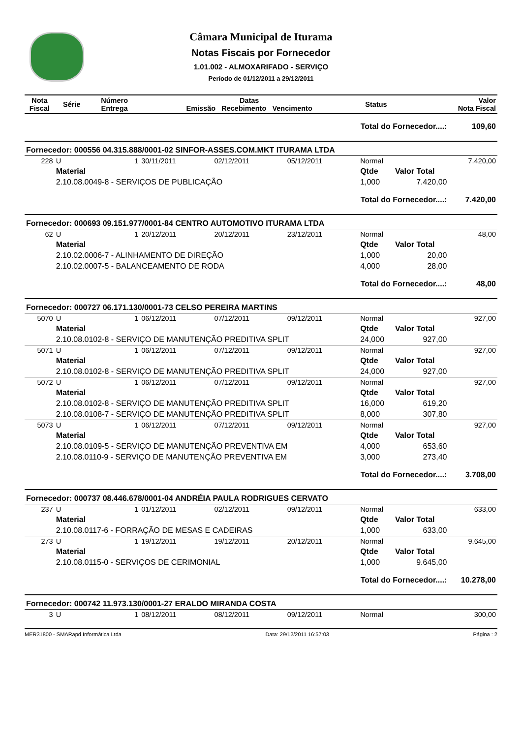Câmara Municipal de Iturama
Notas Fiscais por Fornecedor
1.01.002 - ALMOXARIFADO - SERVIÇO
Período de 01/12/2011 a 29/12/2011
| Nota Fiscal | Série | Número Entrega | Datas Emissão Recebimento Vencimento | | | Status | Valor Nota Fiscal | |
| --- | --- | --- | --- | --- | --- | --- | --- | --- |
| Total do Fornecedor....: | | | | | | | | 109,60 |
| Fornecedor: 000556 04.315.888/0001-02 SINFOR-ASSES.COM.MKT ITURAMA LTDA | | | | | | | | |
| 228 | U | 1 | 30/11/2011 | 02/12/2011 | 05/12/2011 | Normal | | 7.420,00 |
| | Material | | | | | Qtde | Valor Total | |
| | 2.10.08.0049-8 - SERVIÇOS DE PUBLICAÇÃO | | | | | 1,000 | 7.420,00 | |
| Total do Fornecedor....: | | | | | | | | 7.420,00 |
| Fornecedor: 000693 09.151.977/0001-84 CENTRO AUTOMOTIVO ITURAMA LTDA | | | | | | | | |
| 62 | U | 1 | 20/12/2011 | 20/12/2011 | 23/12/2011 | Normal | | 48,00 |
| | Material | | | | | Qtde | Valor Total | |
| | 2.10.02.0006-7 - ALINHAMENTO DE DIREÇÃO | | | | | 1,000 | 20,00 | |
| | 2.10.02.0007-5 - BALANCEAMENTO DE RODA | | | | | 4,000 | 28,00 | |
| Total do Fornecedor....: | | | | | | | | 48,00 |
| Fornecedor: 000727 06.171.130/0001-73 CELSO PEREIRA MARTINS | | | | | | | | |
| 5070 | U | 1 | 06/12/2011 | 07/12/2011 | 09/12/2011 | Normal | | 927,00 |
| | Material | | | | | Qtde | Valor Total | |
| | 2.10.08.0102-8 - SERVIÇO DE MANUTENÇÃO PREDITIVA SPLIT | | | | | 24,000 | 927,00 | |
| 5071 | U | 1 | 06/12/2011 | 07/12/2011 | 09/12/2011 | Normal | | 927,00 |
| | Material | | | | | Qtde | Valor Total | |
| | 2.10.08.0102-8 - SERVIÇO DE MANUTENÇÃO PREDITIVA SPLIT | | | | | 24,000 | 927,00 | |
| 5072 | U | 1 | 06/12/2011 | 07/12/2011 | 09/12/2011 | Normal | | 927,00 |
| | Material | | | | | Qtde | Valor Total | |
| | 2.10.08.0102-8 - SERVIÇO DE MANUTENÇÃO PREDITIVA SPLIT | | | | | 16,000 | 619,20 | |
| | 2.10.08.0108-7 - SERVIÇO DE MANUTENÇÃO PREDITIVA SPLIT | | | | | 8,000 | 307,80 | |
| 5073 | U | 1 | 06/12/2011 | 07/12/2011 | 09/12/2011 | Normal | | 927,00 |
| | Material | | | | | Qtde | Valor Total | |
| | 2.10.08.0109-5 - SERVIÇO DE MANUTENÇÃO PREVENTIVA EM | | | | | 4,000 | 653,60 | |
| | 2.10.08.0110-9 - SERVIÇO DE MANUTENÇÃO PREVENTIVA EM | | | | | 3,000 | 273,40 | |
| Total do Fornecedor....: | | | | | | | | 3.708,00 |
| Fornecedor: 000737 08.446.678/0001-04 ANDRÉIA PAULA RODRIGUES CERVATO | | | | | | | | |
| 237 | U | 1 | 01/12/2011 | 02/12/2011 | 09/12/2011 | Normal | | 633,00 |
| | Material | | | | | Qtde | Valor Total | |
| | 2.10.08.0117-6 - FORRAÇÃO DE MESAS E CADEIRAS | | | | | 1,000 | 633,00 | |
| 273 | U | 1 | 19/12/2011 | 19/12/2011 | 20/12/2011 | Normal | | 9.645,00 |
| | Material | | | | | Qtde | Valor Total | |
| | 2.10.08.0115-0 - SERVIÇOS DE CERIMONIAL | | | | | 1,000 | 9.645,00 | |
| Total do Fornecedor....: | | | | | | | | 10.278,00 |
| Fornecedor: 000742 11.973.130/0001-27 ERALDO MIRANDA COSTA | | | | | | | | |
| 3 | U | 1 | 08/12/2011 | 08/12/2011 | 09/12/2011 | Normal | | 300,00 |
MER31800 - SMARapd Informática Ltda Data: 29/12/2011 16:57:03 Página : 2